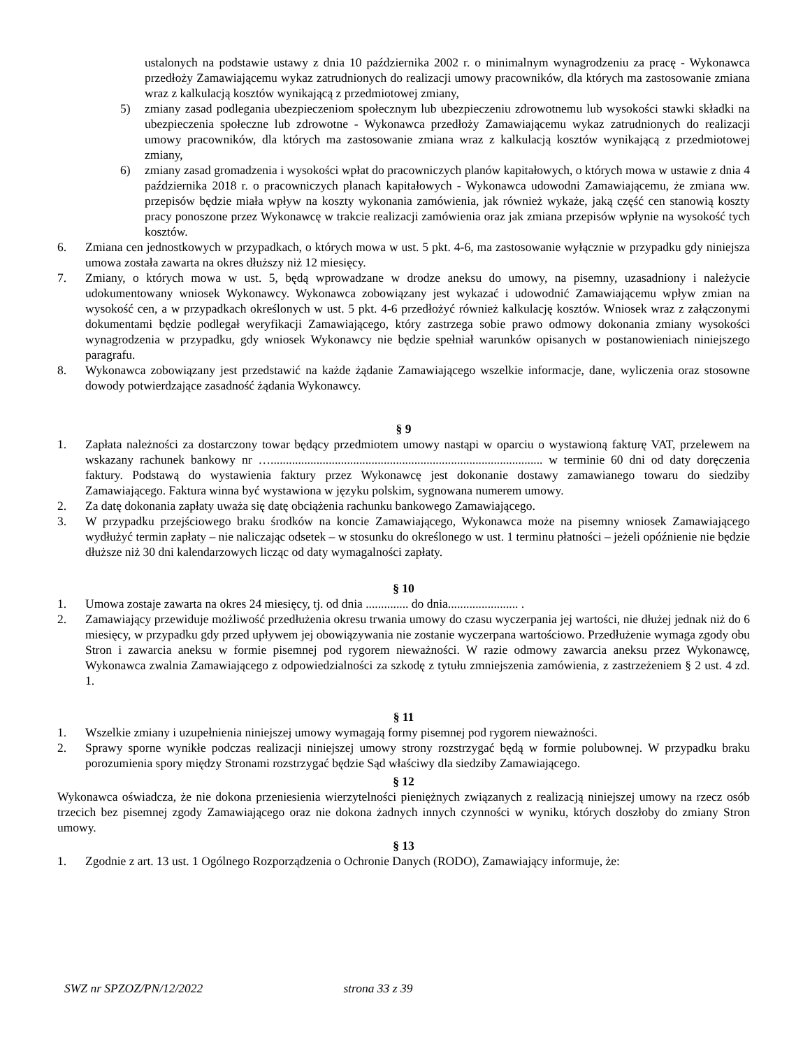ustalonych na podstawie ustawy z dnia 10 października 2002 r. o minimalnym wynagrodzeniu za pracę - Wykonawca przedłoży Zamawiającemu wykaz zatrudnionych do realizacji umowy pracowników, dla których ma zastosowanie zmiana wraz z kalkulacją kosztów wynikającą z przedmiotowej zmiany,
5) zmiany zasad podlegania ubezpieczeniom społecznym lub ubezpieczeniu zdrowotnemu lub wysokości stawki składki na ubezpieczenia społeczne lub zdrowotne - Wykonawca przedłoży Zamawiającemu wykaz zatrudnionych do realizacji umowy pracowników, dla których ma zastosowanie zmiana wraz z kalkulacją kosztów wynikającą z przedmiotowej zmiany,
6) zmiany zasad gromadzenia i wysokości wpłat do pracowniczych planów kapitałowych, o których mowa w ustawie z dnia 4 października 2018 r. o pracowniczych planach kapitałowych - Wykonawca udowodni Zamawiającemu, że zmiana ww. przepisów będzie miała wpływ na koszty wykonania zamówienia, jak również wykaże, jaką część cen stanowią koszty pracy ponoszone przez Wykonawcę w trakcie realizacji zamówienia oraz jak zmiana przepisów wpłynie na wysokość tych kosztów.
6. Zmiana cen jednostkowych w przypadkach, o których mowa w ust. 5 pkt. 4-6, ma zastosowanie wyłącznie w przypadku gdy niniejsza umowa została zawarta na okres dłuższy niż 12 miesięcy.
7. Zmiany, o których mowa w ust. 5, będą wprowadzane w drodze aneksu do umowy, na pisemny, uzasadniony i należycie udokumentowany wniosek Wykonawcy. Wykonawca zobowiązany jest wykazać i udowodnić Zamawiającemu wpływ zmian na wysokość cen, a w przypadkach określonych w ust. 5 pkt. 4-6 przedłożyć również kalkulację kosztów. Wniosek wraz z załączonymi dokumentami będzie podlegał weryfikacji Zamawiającego, który zastrzega sobie prawo odmowy dokonania zmiany wysokości wynagrodzenia w przypadku, gdy wniosek Wykonawcy nie będzie spełniał warunków opisanych w postanowieniach niniejszego paragrafu.
8. Wykonawca zobowiązany jest przedstawić na każde żądanie Zamawiającego wszelkie informacje, dane, wyliczenia oraz stosowne dowody potwierdzające zasadność żądania Wykonawcy.
§ 9
1. Zapłata należności za dostarczony towar będący przedmiotem umowy nastąpi w oparciu o wystawioną fakturę VAT, przelewem na wskazany rachunek bankowy nr …......................................................................................... w terminie 60 dni od daty doręczenia faktury. Podstawą do wystawienia faktury przez Wykonawcę jest dokonanie dostawy zamawianego towaru do siedziby Zamawiającego. Faktura winna być wystawiona w języku polskim, sygnowana numerem umowy.
2. Za datę dokonania zapłaty uważa się datę obciążenia rachunku bankowego Zamawiającego.
3. W przypadku przejściowego braku środków na koncie Zamawiającego, Wykonawca może na pisemny wniosek Zamawiającego wydłużyć termin zapłaty – nie naliczając odsetek – w stosunku do określonego w ust. 1 terminu płatności – jeżeli opóźnienie nie będzie dłuższe niż 30 dni kalendarzowych licząc od daty wymagalności zapłaty.
§ 10
1. Umowa zostaje zawarta na okres 24 miesięcy, tj. od dnia .............. do dnia....................... .
2. Zamawiający przewiduje możliwość przedłużenia okresu trwania umowy do czasu wyczerpania jej wartości, nie dłużej jednak niż do 6 miesięcy, w przypadku gdy przed upływem jej obowiązywania nie zostanie wyczerpana wartościowo. Przedłużenie wymaga zgody obu Stron i zawarcia aneksu w formie pisemnej pod rygorem nieważności. W razie odmowy zawarcia aneksu przez Wykonawcę, Wykonawca zwalnia Zamawiającego z odpowiedzialności za szkodę z tytułu zmniejszenia zamówienia, z zastrzeżeniem § 2 ust. 4 zd. 1.
§ 11
1. Wszelkie zmiany i uzupełnienia niniejszej umowy wymagają formy pisemnej pod rygorem nieważności.
2. Sprawy sporne wynikłe podczas realizacji niniejszej umowy strony rozstrzygać będą w formie polubownej. W przypadku braku porozumienia spory między Stronami rozstrzygać będzie Sąd właściwy dla siedziby Zamawiającego.
§ 12
Wykonawca oświadcza, że nie dokona przeniesienia wierzytelności pieniężnych związanych z realizacją niniejszej umowy na rzecz osób trzecich bez pisemnej zgody Zamawiającego oraz nie dokona żadnych innych czynności w wyniku, których doszłoby do zmiany Stron umowy.
§ 13
1. Zgodnie z art. 13 ust. 1 Ogólnego Rozporządzenia o Ochronie Danych (RODO), Zamawiający informuje, że:
SWZ nr SPZOZ/PN/12/2022 strona 33 z 39